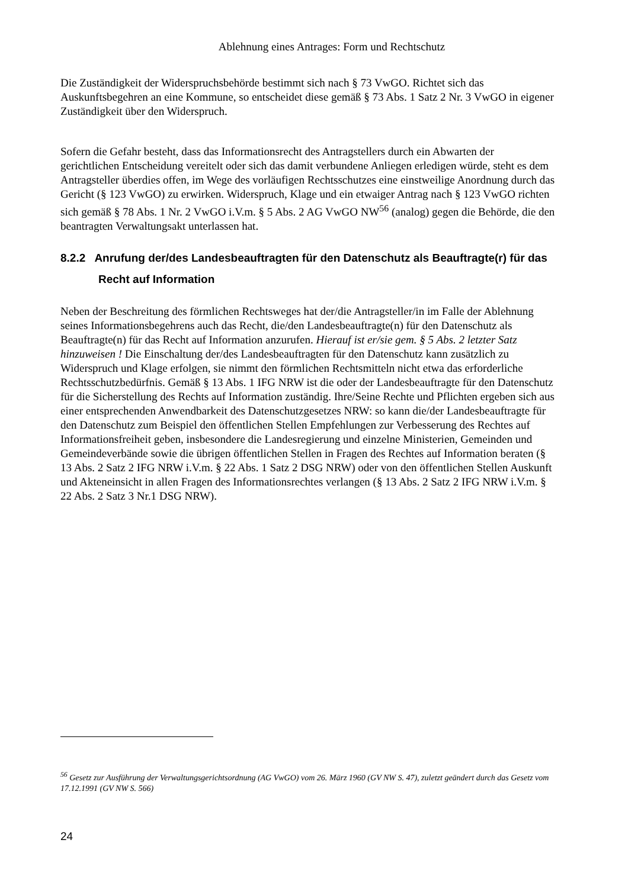Ablehnung eines Antrages: Form und Rechtschutz
Die Zuständigkeit der Widerspruchsbehörde bestimmt sich nach § 73 VwGO. Richtet sich das Auskunftsbegehren an eine Kommune, so entscheidet diese gemäß § 73 Abs. 1 Satz 2 Nr. 3 VwGO in eigener Zuständigkeit über den Widerspruch.
Sofern die Gefahr besteht, dass das Informationsrecht des Antragstellers durch ein Abwarten der gerichtlichen Entscheidung vereitelt oder sich das damit verbundene Anliegen erledigen würde, steht es dem Antragsteller überdies offen, im Wege des vorläufigen Rechtsschutzes eine einstweilige Anordnung durch das Gericht (§ 123 VwGO) zu erwirken. Widerspruch, Klage und ein etwaiger Antrag nach § 123 VwGO richten sich gemäß § 78 Abs. 1 Nr. 2 VwGO i.V.m. § 5 Abs. 2 AG VwGO NW<sup>56</sup> (analog) gegen die Behörde, die den beantragten Verwaltungsakt unterlassen hat.
8.2.2 Anrufung der/des Landesbeauftragten für den Datenschutz als Beauftragte(r) für das Recht auf Information
Neben der Beschreitung des förmlichen Rechtsweges hat der/die Antragsteller/in im Falle der Ablehnung seines Informationsbegehrens auch das Recht, die/den Landesbeauftragte(n) für den Datenschutz als Beauftragte(n) für das Recht auf Information anzurufen. Hierauf ist er/sie gem. § 5 Abs. 2 letzter Satz hinzuweisen ! Die Einschaltung der/des Landesbeauftragten für den Datenschutz kann zusätzlich zu Widerspruch und Klage erfolgen, sie nimmt den förmlichen Rechtsmitteln nicht etwa das erforderliche Rechtsschutzbedürfnis. Gemäß § 13 Abs. 1 IFG NRW ist die oder der Landesbeauftragte für den Datenschutz für die Sicherstellung des Rechts auf Information zuständig. Ihre/Seine Rechte und Pflichten ergeben sich aus einer entsprechenden Anwendbarkeit des Datenschutzgesetzes NRW: so kann die/der Landesbeauftragte für den Datenschutz zum Beispiel den öffentlichen Stellen Empfehlungen zur Verbesserung des Rechtes auf Informationsfreiheit geben, insbesondere die Landesregierung und einzelne Ministerien, Gemeinden und Gemeindeverbände sowie die übrigen öffentlichen Stellen in Fragen des Rechtes auf Information beraten (§ 13 Abs. 2 Satz 2 IFG NRW i.V.m. § 22 Abs. 1 Satz 2 DSG NRW) oder von den öffentlichen Stellen Auskunft und Akteneinsicht in allen Fragen des Informationsrechtes verlangen (§ 13 Abs. 2 Satz 2 IFG NRW i.V.m. § 22 Abs. 2 Satz 3 Nr.1 DSG NRW).
<sup>56</sup> Gesetz zur Ausführung der Verwaltungsgerichtsordnung (AG VwGO) vom 26. März 1960 (GV NW S. 47), zuletzt geändert durch das Gesetz vom 17.12.1991 (GV NW S. 566)
24